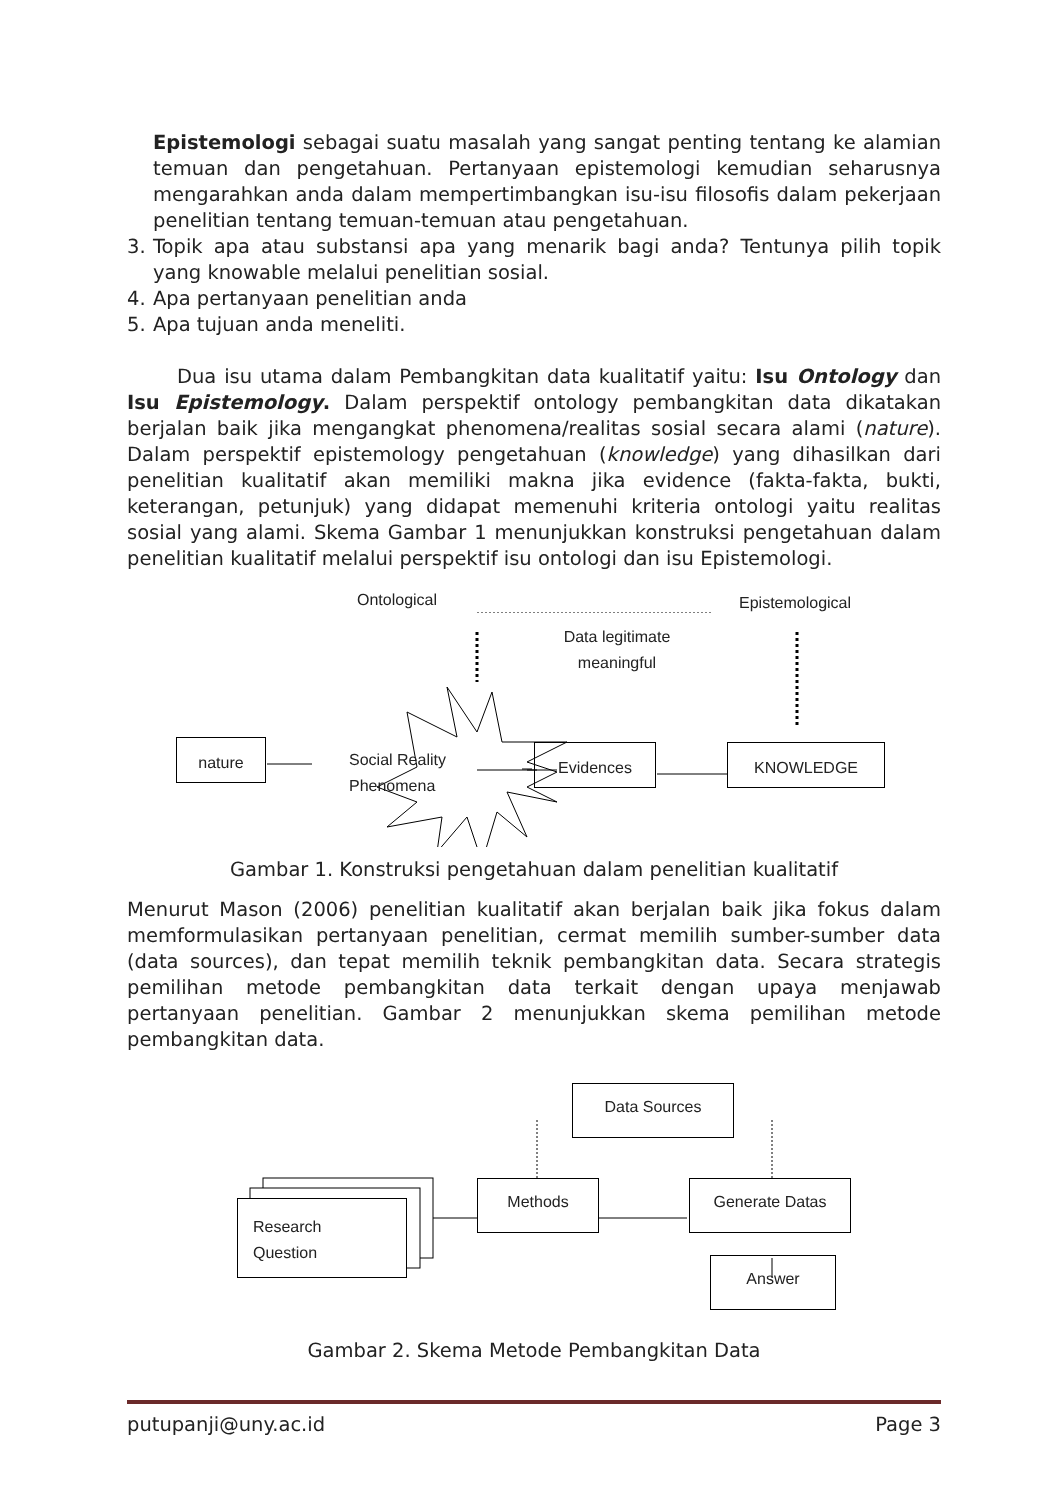Epistemologi sebagai suatu masalah yang sangat penting tentang ke alamian temuan dan pengetahuan. Pertanyaan epistemologi kemudian seharusnya mengarahkan anda dalam mempertimbangkan isu-isu filosofis dalam pekerjaan penelitian tentang temuan-temuan atau pengetahuan.
3. Topik apa atau substansi apa yang menarik bagi anda? Tentunya pilih topik yang knowable melalui penelitian sosial.
4. Apa pertanyaan penelitian anda
5. Apa tujuan anda meneliti.
Dua isu utama dalam Pembangkitan data kualitatif yaitu: Isu Ontology dan Isu Epistemology. Dalam perspektif ontology pembangkitan data dikatakan berjalan baik jika mengangkat phenomena/realitas sosial secara alami (nature). Dalam perspektif epistemology pengetahuan (knowledge) yang dihasilkan dari penelitian kualitatif akan memiliki makna jika evidence (fakta-fakta, bukti, keterangan, petunjuk) yang didapat memenuhi kriteria ontologi yaitu realitas sosial yang alami. Skema Gambar 1 menunjukkan konstruksi pengetahuan dalam penelitian kualitatif melalui perspektif isu ontologi dan isu Epistemologi.
nature
Ontological Epistemological
Data legitimate meaningful
Social Reality
Phenomena
Evidences KNOWLEDGE
Gambar 1. Konstruksi pengetahuan dalam penelitian kualitatif
Menurut Mason (2006) penelitian kualitatif akan berjalan baik jika fokus dalam memformulasikan pertanyaan penelitian, cermat memilih sumber-sumber data (data sources), dan tepat memilih teknik pembangkitan data. Secara strategis pemilihan metode pembangkitan data terkait dengan upaya menjawab pertanyaan penelitian. Gambar 2 menunjukkan skema pemilihan metode pembangkitan data.
Data Sources
Research
Question
Methods Generate Datas
Answer
Gambar 2. Skema Metode Pembangkitan Data
putupanji@uny.ac.id Page 3